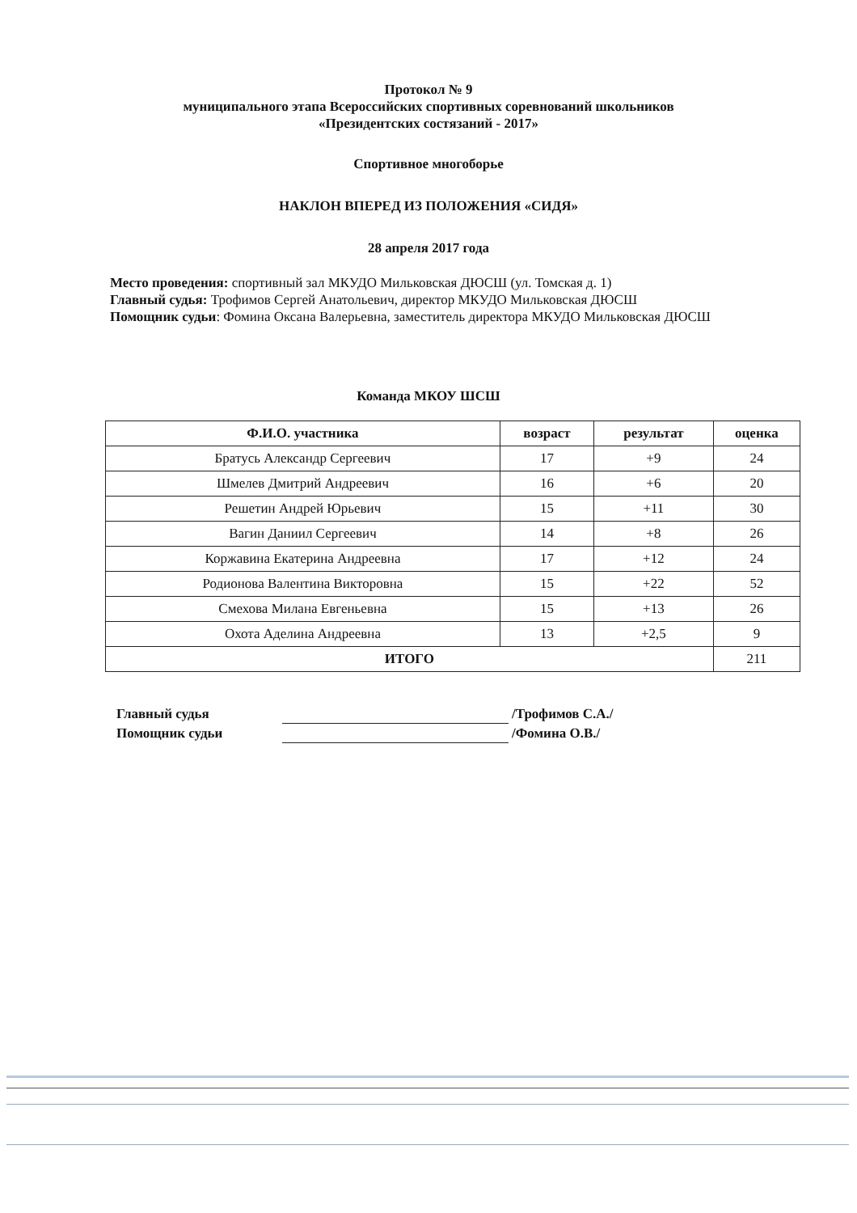Протокол № 9
муниципального этапа Всероссийских спортивных соревнований школьников
«Президентских состязаний - 2017»
Спортивное многоборье
НАКЛОН ВПЕРЕД ИЗ ПОЛОЖЕНИЯ «СИДЯ»
28 апреля 2017 года
Место проведения: спортивный зал МКУДО Мильковская ДЮСШ (ул. Томская д. 1)
Главный судья: Трофимов Сергей Анатольевич, директор МКУДО Мильковская ДЮСШ
Помощник судьи: Фомина Оксана Валерьевна, заместитель директора МКУДО Мильковская ДЮСШ
Команда МКОУ ШСШ
| Ф.И.О. участника | возраст | результат | оценка |
| --- | --- | --- | --- |
| Братусь Александр Сергеевич | 17 | +9 | 24 |
| Шмелев Дмитрий Андреевич | 16 | +6 | 20 |
| Решетин Андрей Юрьевич | 15 | +11 | 30 |
| Вагин Даниил Сергеевич | 14 | +8 | 26 |
| Коржавина Екатерина Андреевна | 17 | +12 | 24 |
| Родионова Валентина Викторовна | 15 | +22 | 52 |
| Смехова Милана Евгеньевна | 15 | +13 | 26 |
| Охота Аделина Андреевна | 13 | +2,5 | 9 |
| ИТОГО | | | 211 |
Главный судья /Трофимов С.А./
Помощник судьи /Фомина О.В./